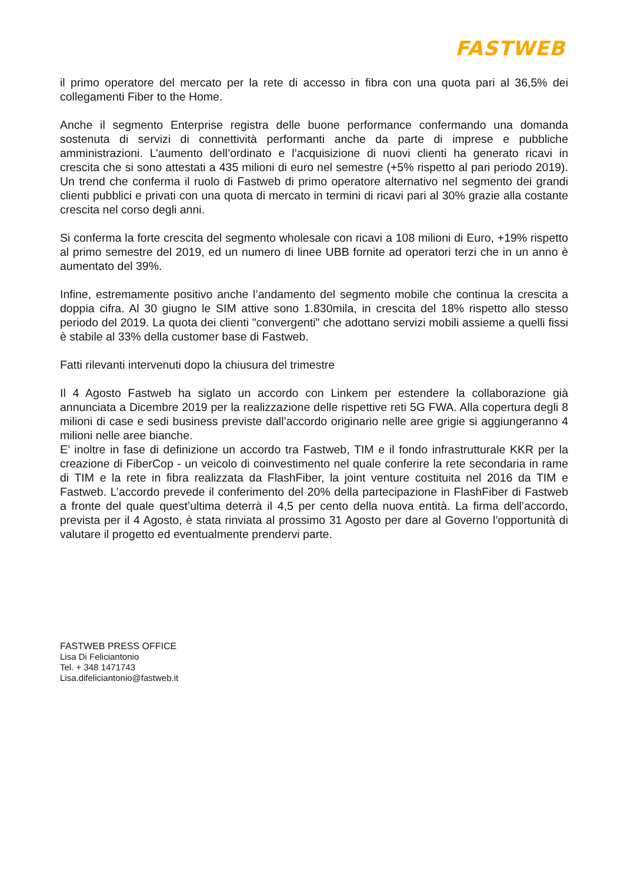FASTWEB
il primo operatore del mercato per la rete di accesso in fibra con una quota pari al 36,5% dei collegamenti Fiber to the Home.
Anche il segmento Enterprise registra delle buone performance confermando una domanda sostenuta di servizi di connettività performanti anche da parte di imprese e pubbliche amministrazioni. L’aumento dell’ordinato e l’acquisizione di nuovi clienti ha generato ricavi in crescita che si sono attestati a 435 milioni di euro nel semestre (+5% rispetto al pari periodo 2019). Un trend che conferma il ruolo di Fastweb di primo operatore alternativo nel segmento dei grandi clienti pubblici e privati con una quota di mercato in termini di ricavi pari al 30% grazie alla costante crescita nel corso degli anni.
Si conferma la forte crescita del segmento wholesale con ricavi a 108 milioni di Euro, +19% rispetto al primo semestre del 2019, ed un numero di linee UBB fornite ad operatori terzi che in un anno è aumentato del 39%.
Infine, estremamente positivo anche l’andamento del segmento mobile che continua la crescita a doppia cifra. Al 30 giugno le SIM attive sono 1.830mila, in crescita del 18% rispetto allo stesso periodo del 2019. La quota dei clienti "convergenti" che adottano servizi mobili assieme a quelli fissi è stabile al 33% della customer base di Fastweb.
Fatti rilevanti intervenuti dopo la chiusura del trimestre
Il 4 Agosto Fastweb ha siglato un accordo con Linkem per estendere la collaborazione già annunciata a Dicembre 2019 per la realizzazione delle rispettive reti 5G FWA. Alla copertura degli 8 milioni di case e sedi business previste dall’accordo originario nelle aree grigie si aggiungeranno 4 milioni nelle aree bianche.
E’ inoltre in fase di definizione un accordo tra Fastweb, TIM e il fondo infrastrutturale KKR per la creazione di FiberCop - un veicolo di coinvestimento nel quale conferire la rete secondaria in rame di TIM e la rete in fibra realizzata da FlashFiber, la joint venture costituita nel 2016 da TIM e Fastweb. L’accordo prevede il conferimento del 20% della partecipazione in FlashFiber di Fastweb a fronte del quale quest’ultima deterrà il 4,5 per cento della nuova entità. La firma dell’accordo, prevista per il 4 Agosto, è stata rinviata al prossimo 31 Agosto per dare al Governo l’opportunità di valutare il progetto ed eventualmente prendervi parte.
FASTWEB PRESS OFFICE
Lisa Di Feliciantonio
Tel. + 348 1471743
Lisa.difeliciantonio@fastweb.it